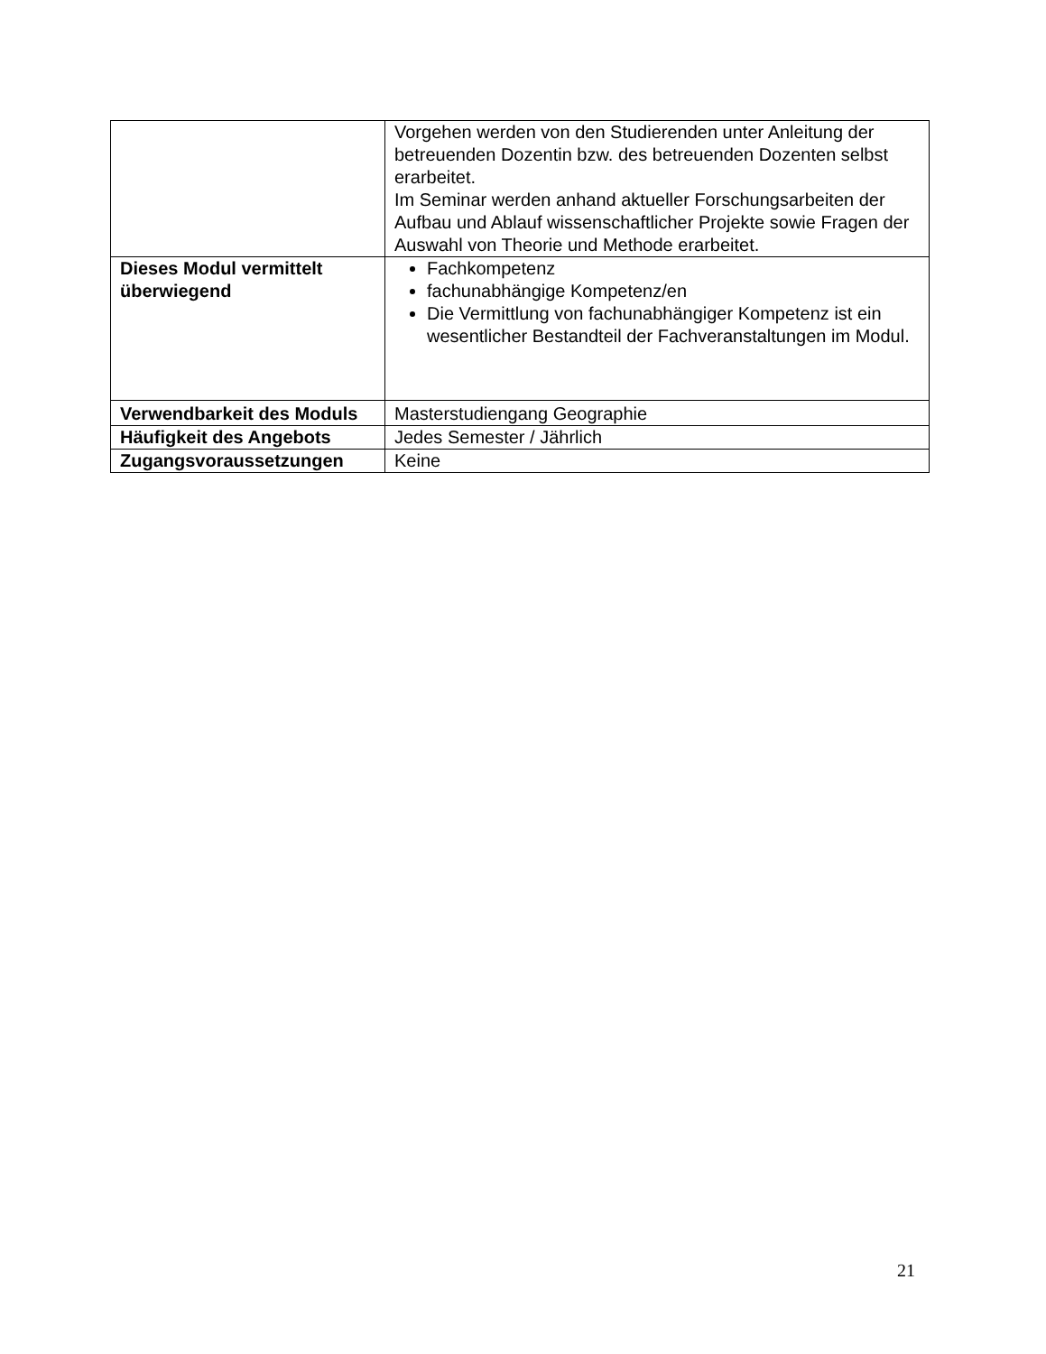| | Vorgehen werden von den Studierenden unter Anleitung der betreuenden Dozentin bzw. des betreuenden Dozenten selbst erarbeitet. Im Seminar werden anhand aktueller Forschungsarbeiten der Aufbau und Ablauf wissenschaftlicher Projekte sowie Fragen der Auswahl von Theorie und Methode erarbeitet. |
| Dieses Modul vermittelt überwiegend | Fachkompetenz fachunabhängige Kompetenz/en Die Vermittlung von fachunabhängiger Kompetenz ist ein wesentlicher Bestandteil der Fachveranstaltungen im Modul. |
| Verwendbarkeit des Moduls | Masterstudiengang Geographie |
| Häufigkeit des Angebots | Jedes Semester / Jährlich |
| Zugangsvoraussetzungen | Keine |
21